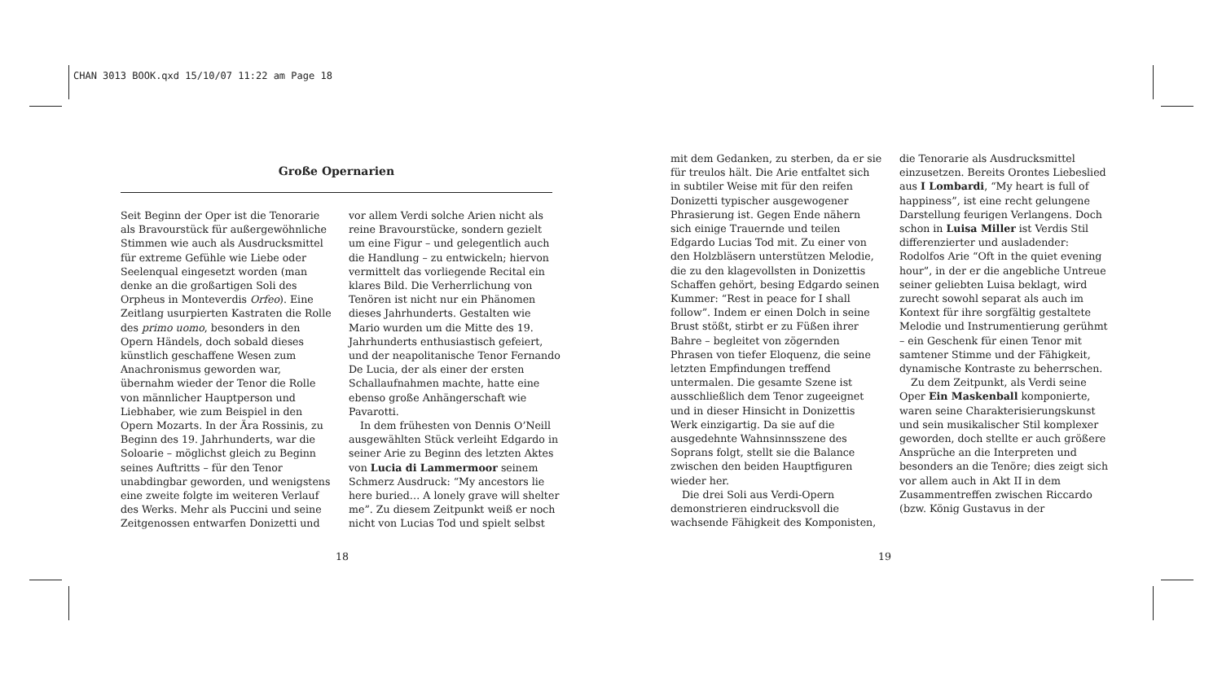CHAN 3013 BOOK.qxd 15/10/07 11:22 am Page 18
Große Opernarien
Seit Beginn der Oper ist die Tenorarie als Bravourstück für außergewöhnliche Stimmen wie auch als Ausdrucksmittel für extreme Gefühle wie Liebe oder Seelenqual eingesetzt worden (man denke an die großartigen Soli des Orpheus in Monteverdis Orfeo). Eine Zeitlang usurpierten Kastraten die Rolle des primo uomo, besonders in den Opern Händels, doch sobald dieses künstlich geschaffene Wesen zum Anachronismus geworden war, übernahm wieder der Tenor die Rolle von männlicher Hauptperson und Liebhaber, wie zum Beispiel in den Opern Mozarts. In der Ära Rossinis, zu Beginn des 19. Jahrhunderts, war die Soloarie – möglichst gleich zu Beginn seines Auftritts – für den Tenor unabdingbar geworden, und wenigstens eine zweite folgte im weiteren Verlauf des Werks. Mehr als Puccini und seine Zeitgenossen entwarfen Donizetti und
vor allem Verdi solche Arien nicht als reine Bravourstücke, sondern gezielt um eine Figur – und gelegentlich auch die Handlung – zu entwickeln; hiervon vermittelt das vorliegende Recital ein klares Bild. Die Verherrlichung von Tenören ist nicht nur ein Phänomen dieses Jahrhunderts. Gestalten wie Mario wurden um die Mitte des 19. Jahrhunderts enthusiastisch gefeiert, und der neapolitanische Tenor Fernando De Lucia, der als einer der ersten Schallaufnahmen machte, hatte eine ebenso große Anhängerschaft wie Pavarotti.
In dem frühesten von Dennis O’Neill ausgewählten Stück verleiht Edgardo in seiner Arie zu Beginn des letzten Aktes von Lucia di Lammermoor seinem Schmerz Ausdruck: “My ancestors lie here buried… A lonely grave will shelter me”. Zu diesem Zeitpunkt weiß er noch nicht von Lucias Tod und spielt selbst
18
mit dem Gedanken, zu sterben, da er sie für treulos hält. Die Arie entfaltet sich in subtiler Weise mit für den reifen Donizetti typischer ausgewogener Phrasierung ist. Gegen Ende nähern sich einige Trauernde und teilen Edgardo Lucias Tod mit. Zu einer von den Holzbläsern unterstützen Melodie, die zu den klagevollsten in Donizettis Schaffen gehört, besing Edgardo seinen Kummer: “Rest in peace for I shall follow”. Indem er einen Dolch in seine Brust stößt, stirbt er zu Füßen ihrer Bahre – begleitet von zögernden Phrasen von tiefer Eloquenz, die seine letzten Empfindungen treffend untermalen. Die gesamte Szene ist ausschließlich dem Tenor zugeeignet und in dieser Hinsicht in Donizettis Werk einzigartig. Da sie auf die ausgedehnte Wahnsinnsszene des Soprans folgt, stellt sie die Balance zwischen den beiden Hauptfiguren wieder her.
Die drei Soli aus Verdi-Opern demonstrieren eindrucksvoll die wachsende Fähigkeit des Komponisten,
die Tenorarie als Ausdrucksmittel einzusetzen. Bereits Orontes Liebeslied aus I Lombardi, “My heart is full of happiness”, ist eine recht gelungene Darstellung feurigen Verlangens. Doch schon in Luisa Miller ist Verdis Stil differenzierter und ausladender: Rodolfos Arie “Oft in the quiet evening hour”, in der er die angebliche Untreue seiner geliebten Luisa beklagt, wird zurecht sowohl separat als auch im Kontext für ihre sorgfältig gestaltete Melodie und Instrumentierung gerühmt – ein Geschenk für einen Tenor mit samtener Stimme und der Fähigkeit, dynamische Kontraste zu beherrschen.
Zu dem Zeitpunkt, als Verdi seine Oper Ein Maskenball komponierte, waren seine Charakterisierungskunst und sein musikalischer Stil komplexer geworden, doch stellte er auch größere Ansprüche an die Interpreten und besonders an die Tenöre; dies zeigt sich vor allem auch in Akt II in dem Zusammentreffen zwischen Riccardo (bzw. König Gustavus in der
19